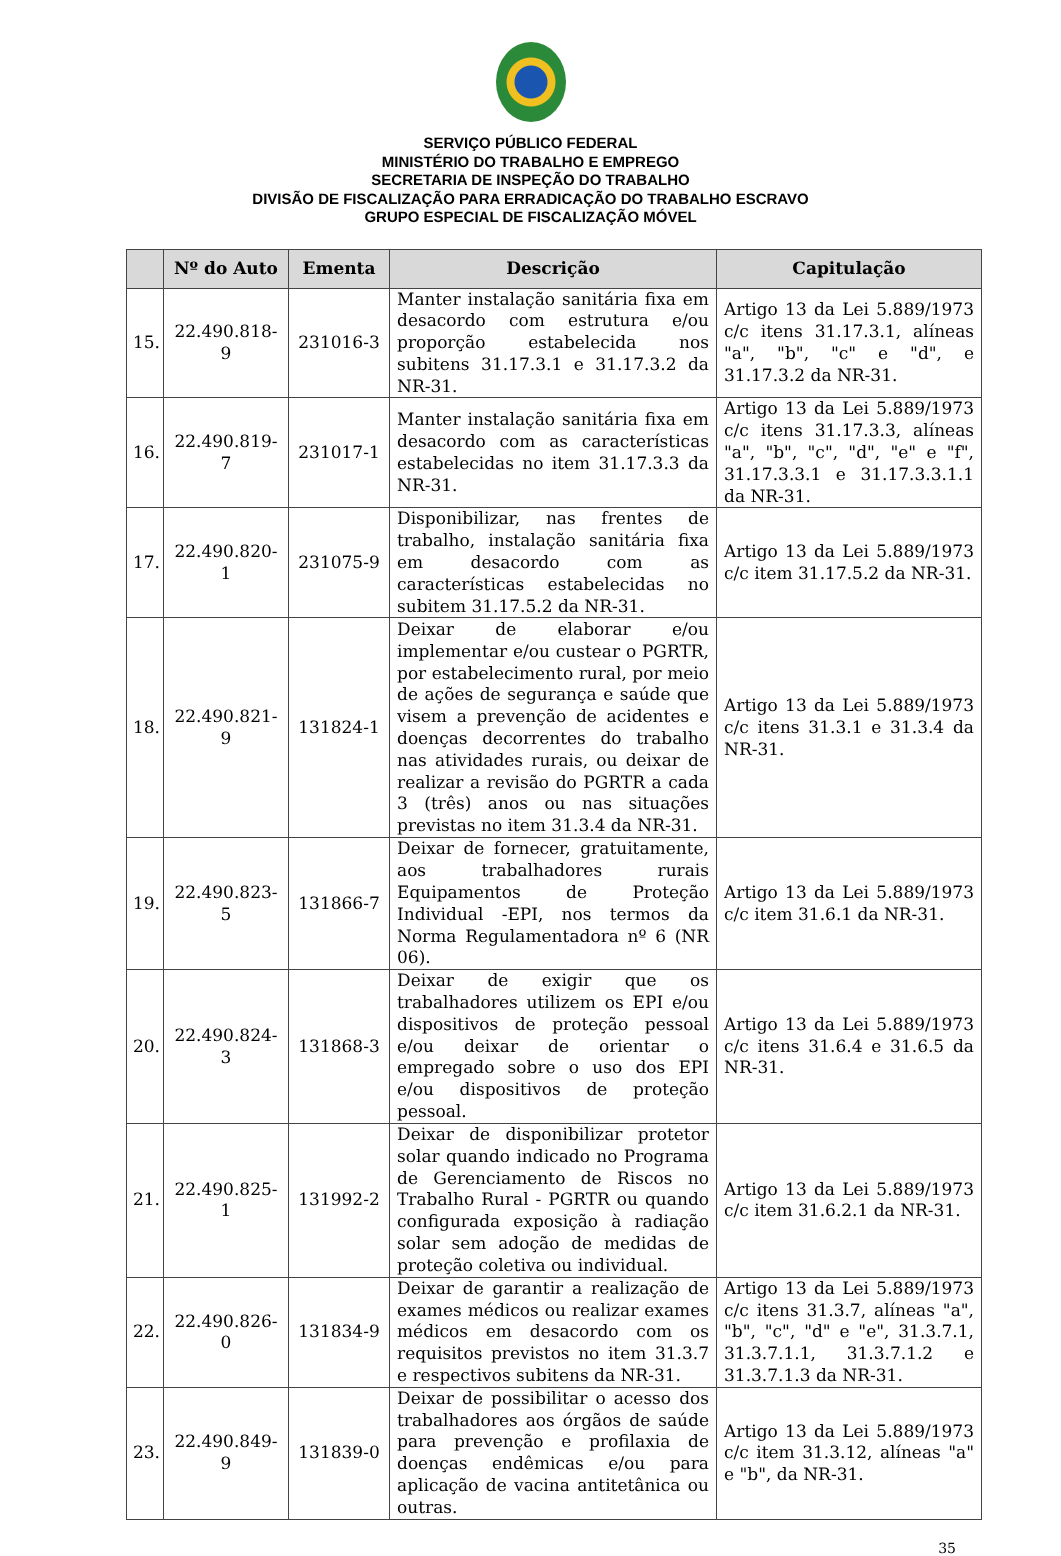SERVIÇO PÚBLICO FEDERAL
MINISTÉRIO DO TRABALHO E EMPREGO
SECRETARIA DE INSPEÇÃO DO TRABALHO
DIVISÃO DE FISCALIZAÇÃO PARA ERRADICAÇÃO DO TRABALHO ESCRAVO
GRUPO ESPECIAL DE FISCALIZAÇÃO MÓVEL
| | Nº do Auto | Ementa | Descrição | Capitulação |
| --- | --- | --- | --- | --- |
| 15. | 22.490.818-9 | 231016-3 | Manter instalação sanitária fixa em desacordo com estrutura e/ou proporção estabelecida nos subitens 31.17.3.1 e 31.17.3.2 da NR-31. | Artigo 13 da Lei 5.889/1973 c/c itens 31.17.3.1, alíneas "a", "b", "c" e "d", e 31.17.3.2 da NR-31. |
| 16. | 22.490.819-7 | 231017-1 | Manter instalação sanitária fixa em desacordo com as características estabelecidas no item 31.17.3.3 da NR-31. | Artigo 13 da Lei 5.889/1973 c/c itens 31.17.3.3, alíneas "a", "b", "c", "d", "e" e "f", 31.17.3.3.1 e 31.17.3.3.1.1 da NR-31. |
| 17. | 22.490.820-1 | 231075-9 | Disponibilizar, nas frentes de trabalho, instalação sanitária fixa em desacordo com as características estabelecidas no subitem 31.17.5.2 da NR-31. | Artigo 13 da Lei 5.889/1973 c/c item 31.17.5.2 da NR-31. |
| 18. | 22.490.821-9 | 131824-1 | Deixar de elaborar e/ou implementar e/ou custear o PGRTR, por estabelecimento rural, por meio de ações de segurança e saúde que visem a prevenção de acidentes e doenças decorrentes do trabalho nas atividades rurais, ou deixar de realizar a revisão do PGRTR a cada 3 (três) anos ou nas situações previstas no item 31.3.4 da NR-31. | Artigo 13 da Lei 5.889/1973 c/c itens 31.3.1 e 31.3.4 da NR-31. |
| 19. | 22.490.823-5 | 131866-7 | Deixar de fornecer, gratuitamente, aos trabalhadores rurais Equipamentos de Proteção Individual -EPI, nos termos da Norma Regulamentadora nº 6 (NR 06). | Artigo 13 da Lei 5.889/1973 c/c item 31.6.1 da NR-31. |
| 20. | 22.490.824-3 | 131868-3 | Deixar de exigir que os trabalhadores utilizem os EPI e/ou dispositivos de proteção pessoal e/ou deixar de orientar o empregado sobre o uso dos EPI e/ou dispositivos de proteção pessoal. | Artigo 13 da Lei 5.889/1973 c/c itens 31.6.4 e 31.6.5 da NR-31. |
| 21. | 22.490.825-1 | 131992-2 | Deixar de disponibilizar protetor solar quando indicado no Programa de Gerenciamento de Riscos no Trabalho Rural - PGRTR ou quando configurada exposição à radiação solar sem adoção de medidas de proteção coletiva ou individual. | Artigo 13 da Lei 5.889/1973 c/c item 31.6.2.1 da NR-31. |
| 22. | 22.490.826-0 | 131834-9 | Deixar de garantir a realização de exames médicos ou realizar exames médicos em desacordo com os requisitos previstos no item 31.3.7 e respectivos subitens da NR-31. | Artigo 13 da Lei 5.889/1973 c/c itens 31.3.7, alíneas "a", "b", "c", "d" e "e", 31.3.7.1, 31.3.7.1.1, 31.3.7.1.2 e 31.3.7.1.3 da NR-31. |
| 23. | 22.490.849-9 | 131839-0 | Deixar de possibilitar o acesso dos trabalhadores aos órgãos de saúde para prevenção e profilaxia de doenças endêmicas e/ou para aplicação de vacina antitetânica ou outras. | Artigo 13 da Lei 5.889/1973 c/c item 31.3.12, alíneas "a" e "b", da NR-31. |
35